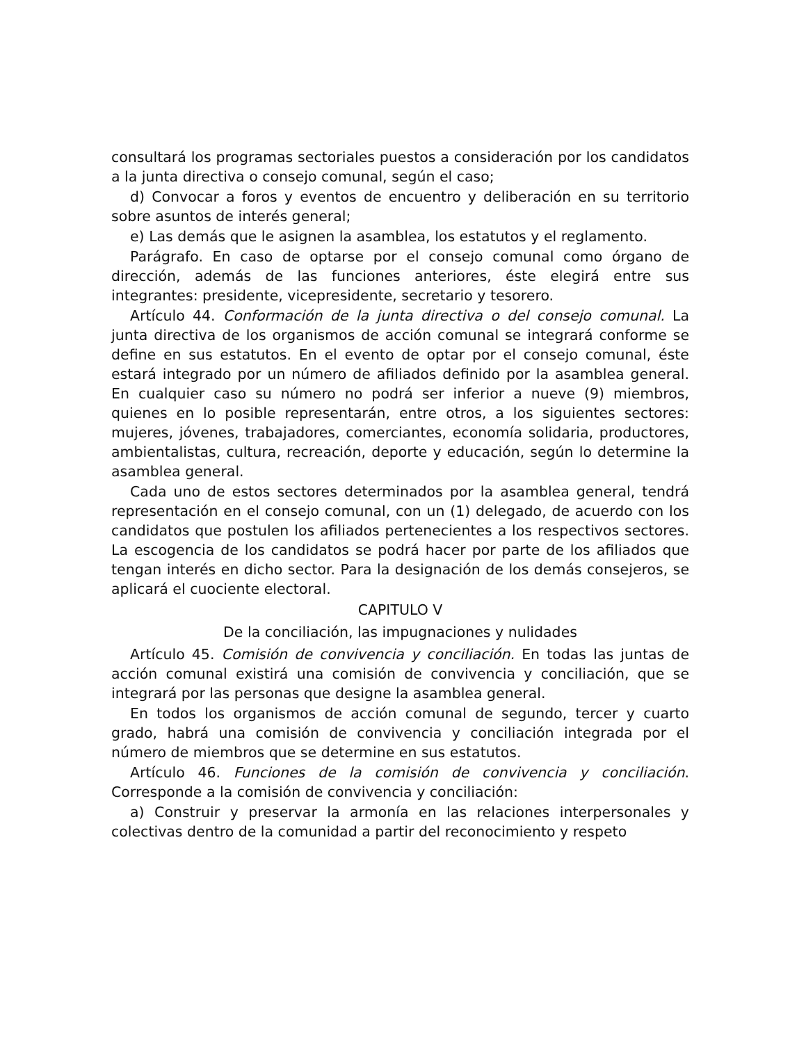consultará los programas sectoriales puestos a consideración por los candidatos a la junta directiva o consejo comunal, según el caso;
d) Convocar a foros y eventos de encuentro y deliberación en su territorio sobre asuntos de interés general;
e) Las demás que le asignen la asamblea, los estatutos y el reglamento.
Parágrafo. En caso de optarse por el consejo comunal como órgano de dirección, además de las funciones anteriores, éste elegirá entre sus integrantes: presidente, vicepresidente, secretario y tesorero.
Artículo 44. Conformación de la junta directiva o del consejo comunal. La junta directiva de los organismos de acción comunal se integrará conforme se define en sus estatutos. En el evento de optar por el consejo comunal, éste estará integrado por un número de afiliados definido por la asamblea general. En cualquier caso su número no podrá ser inferior a nueve (9) miembros, quienes en lo posible representarán, entre otros, a los siguientes sectores: mujeres, jóvenes, trabajadores, comerciantes, economía solidaria, productores, ambientalistas, cultura, recreación, deporte y educación, según lo determine la asamblea general.
Cada uno de estos sectores determinados por la asamblea general, tendrá representación en el consejo comunal, con un (1) delegado, de acuerdo con los candidatos que postulen los afiliados pertenecientes a los respectivos sectores. La escogencia de los candidatos se podrá hacer por parte de los afiliados que tengan interés en dicho sector. Para la designación de los demás consejeros, se aplicará el cuociente electoral.
CAPITULO V
De la conciliación, las impugnaciones y nulidades
Artículo 45. Comisión de convivencia y conciliación. En todas las juntas de acción comunal existirá una comisión de convivencia y conciliación, que se integrará por las personas que designe la asamblea general.
En todos los organismos de acción comunal de segundo, tercer y cuarto grado, habrá una comisión de convivencia y conciliación integrada por el número de miembros que se determine en sus estatutos.
Artículo 46. Funciones de la comisión de convivencia y conciliación. Corresponde a la comisión de convivencia y conciliación:
a) Construir y preservar la armonía en las relaciones interpersonales y colectivas dentro de la comunidad a partir del reconocimiento y respeto